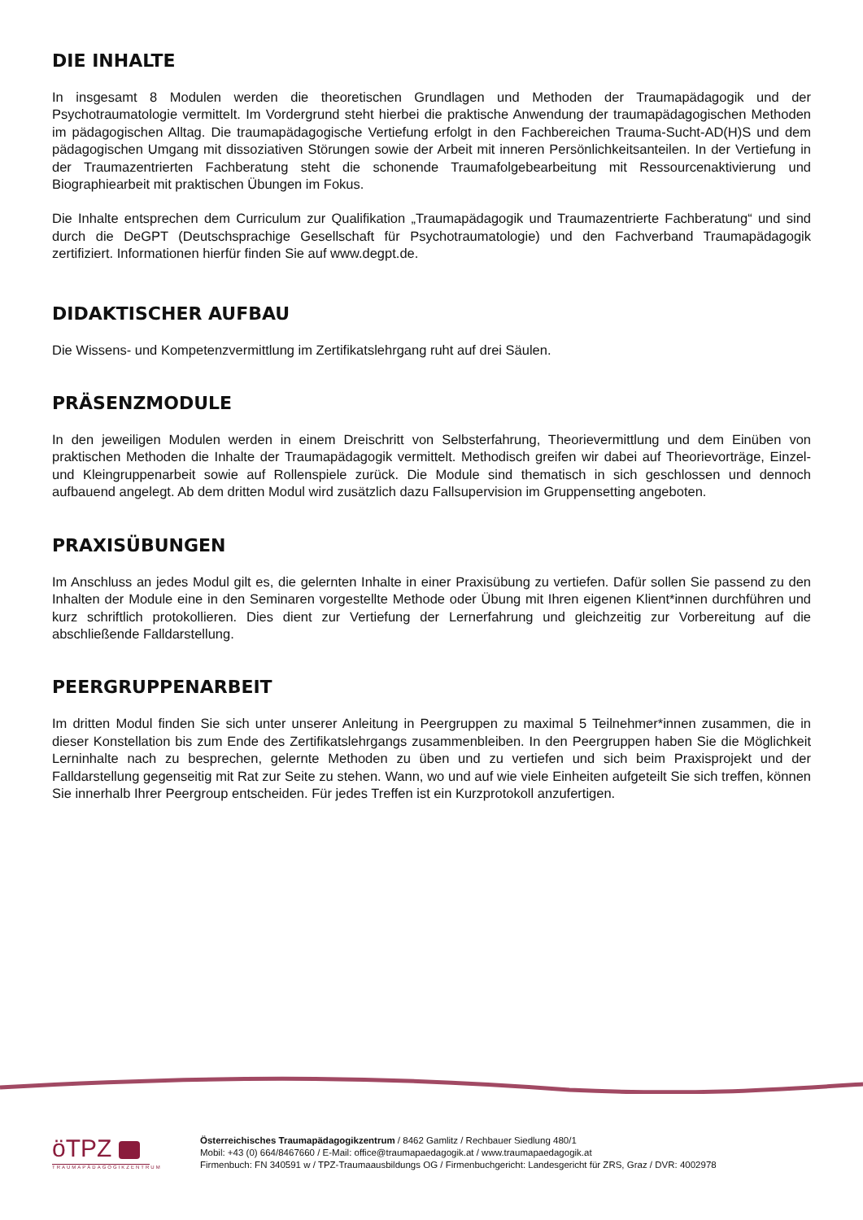DIE INHALTE
In insgesamt 8 Modulen werden die theoretischen Grundlagen und Methoden der Traumapädagogik und der Psychotraumatologie vermittelt. Im Vordergrund steht hierbei die praktische Anwendung der traumapädagogischen Methoden im pädagogischen Alltag. Die traumapädagogische Vertiefung erfolgt in den Fachbereichen Trauma-Sucht-AD(H)S und dem pädagogischen Umgang mit dissoziativen Störungen sowie der Arbeit mit inneren Persönlichkeitsanteilen. In der Vertiefung in der Traumazentrierten Fachberatung steht die schonende Traumafolgebearbeitung mit Ressourcenaktivierung und Biographiearbeit mit praktischen Übungen im Fokus.
Die Inhalte entsprechen dem Curriculum zur Qualifikation „Traumapädagogik und Traumazentrierte Fachberatung“ und sind durch die DeGPT (Deutschsprachige Gesellschaft für Psychotraumatologie) und den Fachverband Traumapädagogik zertifiziert. Informationen hierfür finden Sie auf www.degpt.de.
DIDAKTISCHER AUFBAU
Die Wissens- und Kompetenzvermittlung im Zertifikatslehrgang ruht auf drei Säulen.
PRÄSENZMODULE
In den jeweiligen Modulen werden in einem Dreischritt von Selbsterfahrung, Theorievermittlung und dem Einüben von praktischen Methoden die Inhalte der Traumapädagogik vermittelt. Methodisch greifen wir dabei auf Theorievorträge, Einzel- und Kleingruppenarbeit sowie auf Rollenspiele zurück. Die Module sind thematisch in sich geschlossen und dennoch aufbauend angelegt. Ab dem dritten Modul wird zusätzlich dazu Fallsupervision im Gruppensetting angeboten.
PRAXISÜBUNGEN
Im Anschluss an jedes Modul gilt es, die gelernten Inhalte in einer Praxisübung zu vertiefen. Dafür sollen Sie passend zu den Inhalten der Module eine in den Seminaren vorgestellte Methode oder Übung mit Ihren eigenen Klient*innen durchführen und kurz schriftlich protokollieren. Dies dient zur Vertiefung der Lernerfahrung und gleichzeitig zur Vorbereitung auf die abschließende Falldarstellung.
PEERGRUPPENARBEIT
Im dritten Modul finden Sie sich unter unserer Anleitung in Peergruppen zu maximal 5 Teilnehmer*innen zusammen, die in dieser Konstellation bis zum Ende des Zertifikatslehrgangs zusammenbleiben. In den Peergruppen haben Sie die Möglichkeit Lerninhalte nach zu besprechen, gelernte Methoden zu üben und zu vertiefen und sich beim Praxisprojekt und der Falldarstellung gegenseitig mit Rat zur Seite zu stehen. Wann, wo und auf wie viele Einheiten aufgeteilt Sie sich treffen, können Sie innerhalb Ihrer Peergroup entscheiden. Für jedes Treffen ist ein Kurzprotokoll anzufertigen.
öTPZ
TRAUMAPÄDAGOGIKZENTRUM
Österreichisches Traumapädagogikzentrum / 8462 Gamlitz / Rechbauer Siedlung 480/1
Mobil: +43 (0) 664/8467660 / E-Mail: office@traumapaedagogik.at / www.traumapaedagogik.at
Firmenbuch: FN 340591 w / TPZ-Traumaausbildungs OG / Firmenbuchgericht: Landesgericht für ZRS, Graz / DVR: 4002978